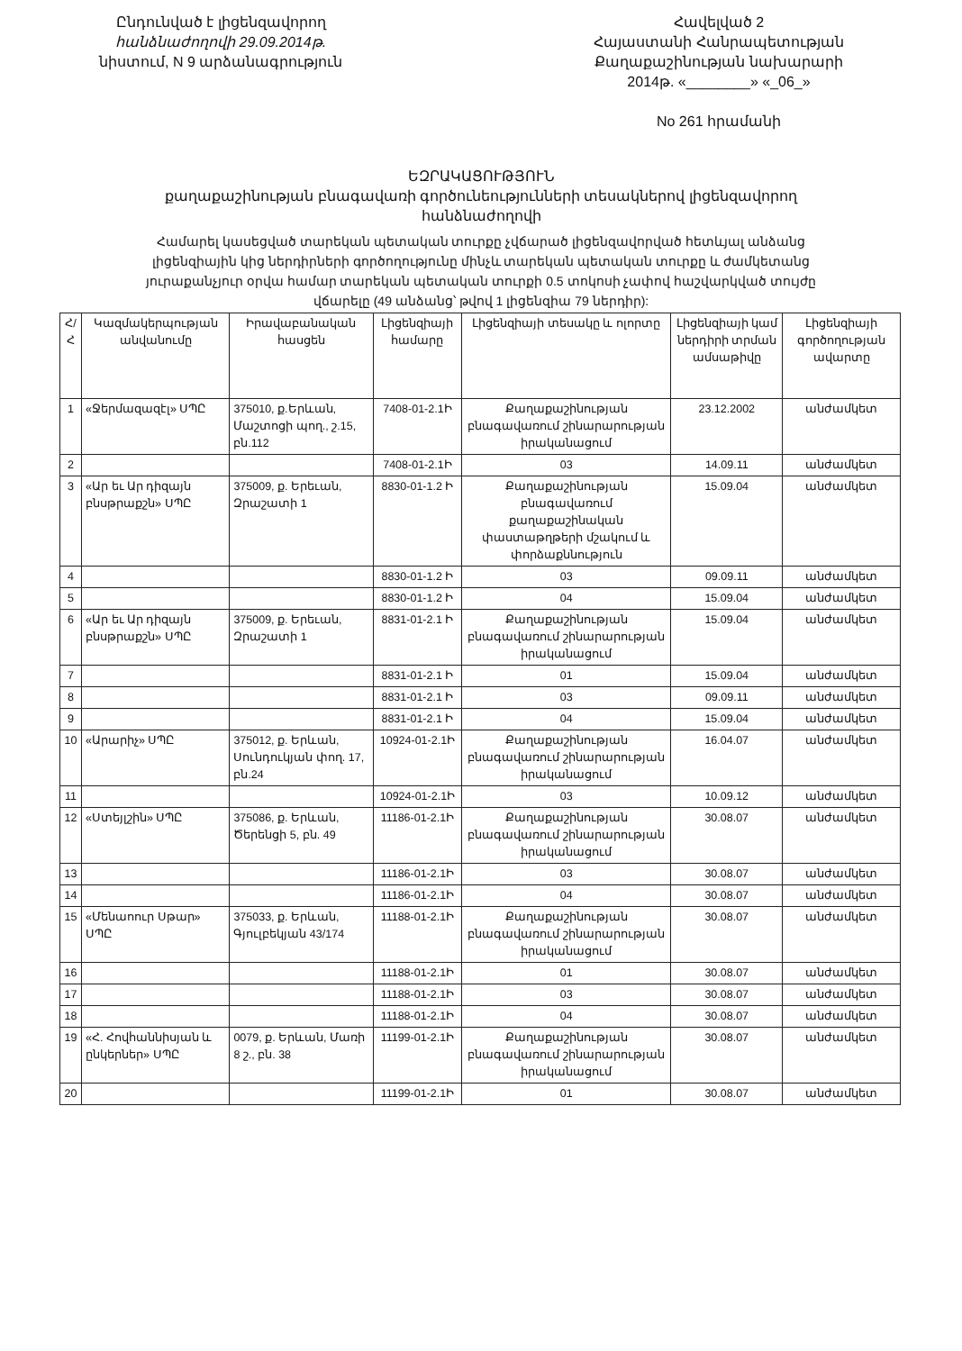Ընդունված է լիցենզավորող
հանձնաժողովի 29.09.2014թ.
նիստում, N 9 արձանագրություն
Հավելված 2
Հայաստանի Հանրապետության
Քաղաքաշինության նախարարի
2014թ. «________» «_06_»
No 261 հրամանի
ԵԶՐԱԿԱՑՈՒԹՅՈՒՆ
քաղաքաշինության բնագավառի գործունեությունների տեսակներով լիցենզավորող հանձնաժողովի
Համարել կասեցված տարեկան պետական տուրքը չվճարած լիցենզավորված հետևյալ անձանց լիցենզիային կից ներդիրների գործողությունը մինչև տարեկան պետական տուրքը և ժամկետանց յուրաքանչյուր օրվա համար տարեկան պետական տուրքի 0.5 տոկոսի չափով հաշվարկված տույժը վճարելը (49 անձանց՝ թվով 1 լիցենզիա 79 ներդիր):
| Հ/Հ | Կազմակերպության անվանումը | Իրավաբանական հասցեն | Լիցենզիայի համարը | Լիցենզիայի տեսակը և ոլորտը | Լիցենզիայի կամ ներդիրի տրման ամսաթիվը | Լիցենզիայի գործողության ավարտը |
| --- | --- | --- | --- | --- | --- | --- |
| 1 | «Ջերմազազէլ» ՍՊԸ | 375010, ք.Երևան, Մաշտոցի պող., շ.15, բն.112 | 7408-01-2.1Ի | Քաղաքաշինության բնագավառում շինարարության իրականացում | 23.12.2002 | անժամկետ |
| 2 | | | 7408-01-2.1Ի | 03 | 14.09.11 | անժամկետ |
| 3 | «Ար եւ Ար դիզայն բնսթրաքշն» ՍՊԸ | 375009, ք. Երեւան, Զրաշատի 1 | 8830-01-1.2 Ի | Քաղաքաշինության բնագավառում քաղաքաշինական փաստաթղթերի մշակում և փորձաքննություն | 15.09.04 | անժամկետ |
| 4 | | | 8830-01-1.2 Ի | 03 | 09.09.11 | անժամկետ |
| 5 | | | 8830-01-1.2 Ի | 04 | 15.09.04 | անժամկետ |
| 6 | «Ար եւ Ար դիզայն բնսթրաքշն» ՍՊԸ | 375009, ք. Երեւան, Զրաշատի 1 | 8831-01-2.1 Ի | Քաղաքաշինության բնագավառում շինարարության իրականացում | 15.09.04 | անժամկետ |
| 7 | | | 8831-01-2.1 Ի | 01 | 15.09.04 | անժամկետ |
| 8 | | | 8831-01-2.1 Ի | 03 | 09.09.11 | անժամկետ |
| 9 | | | 8831-01-2.1 Ի | 04 | 15.09.04 | անժամկետ |
| 10 | «Արարիչ» ՍՊԸ | 375012, ք. Երևան, Սունդուկյան փող. 17, բն.24 | 10924-01-2.1Ի | Քաղաքաշինության բնագավառում շինարարության իրականացում | 16.04.07 | անժամկետ |
| 11 | | | 10924-01-2.1Ի | 03 | 10.09.12 | անժամկետ |
| 12 | «Ստեյլշին» ՍՊԸ | 375086, ք. Երևան, Ծերենցի 5, բն. 49 | 11186-01-2.1Ի | Քաղաքաշինության բնագավառում շինարարության իրականացում | 30.08.07 | անժամկետ |
| 13 | | | 11186-01-2.1Ի | 03 | 30.08.07 | անժամկետ |
| 14 | | | 11186-01-2.1Ի | 04 | 30.08.07 | անժամկետ |
| 15 | «Մենաոուր Սթար» ՍՊԸ | 375033, ք. Երևան, Գյուլբեկյան 43/174 | 11188-01-2.1Ի | Քաղաքաշինության բնագավառում շինարարության իրականացում | 30.08.07 | անժամկետ |
| 16 | | | 11188-01-2.1Ի | 01 | 30.08.07 | անժամկետ |
| 17 | | | 11188-01-2.1Ի | 03 | 30.08.07 | անժամկետ |
| 18 | | | 11188-01-2.1Ի | 04 | 30.08.07 | անժամկետ |
| 19 | «Հ. Հովհաննիսյան և ընկերներ» ՍՊԸ | 0079, ք. Երևան, Մառի 8 շ., բն. 38 | 11199-01-2.1Ի | Քաղաքաշինության բնագավառում շինարարության իրականացում | 30.08.07 | անժամկետ |
| 20 | | | 11199-01-2.1Ի | 01 | 30.08.07 | անժամկետ |